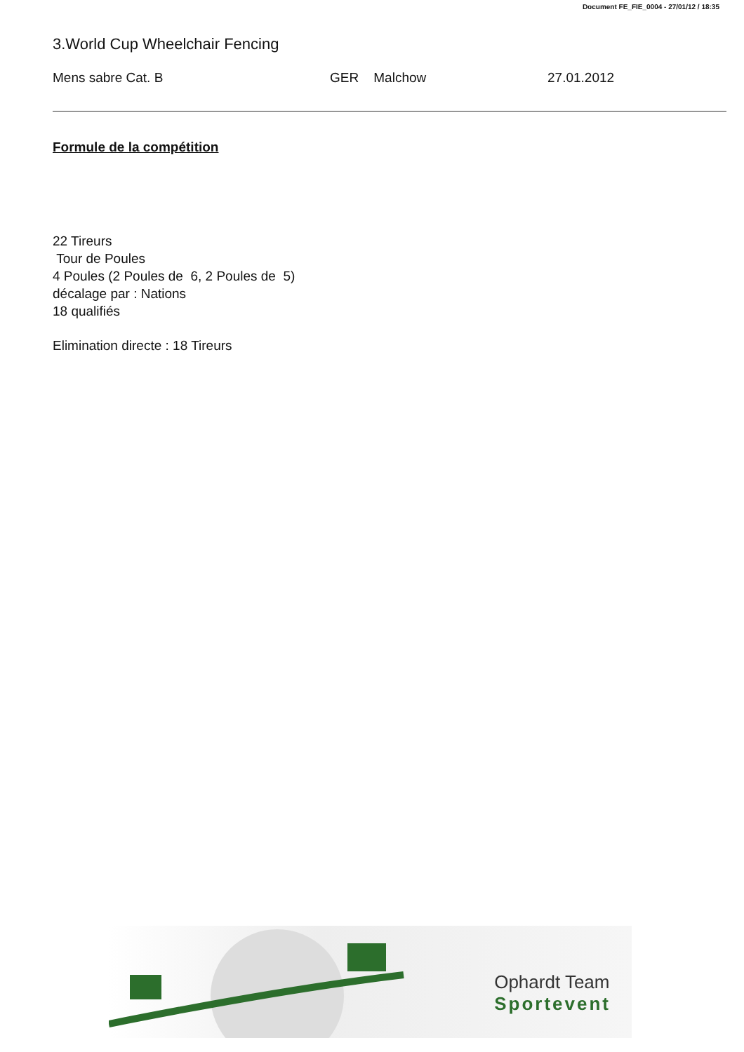Document FE_FIE_0004 - 27/01/12 / 18:35
3.World Cup Wheelchair Fencing
Mens sabre Cat. B GER Malchow 27.01.2012
Formule de la compétition
22 Tireurs
Tour de Poules
4 Poules (2 Poules de 6, 2 Poules de 5)
décalage par : Nations
18 qualifiés
Elimination directe : 18 Tireurs
Ophardt Team
Sportevent